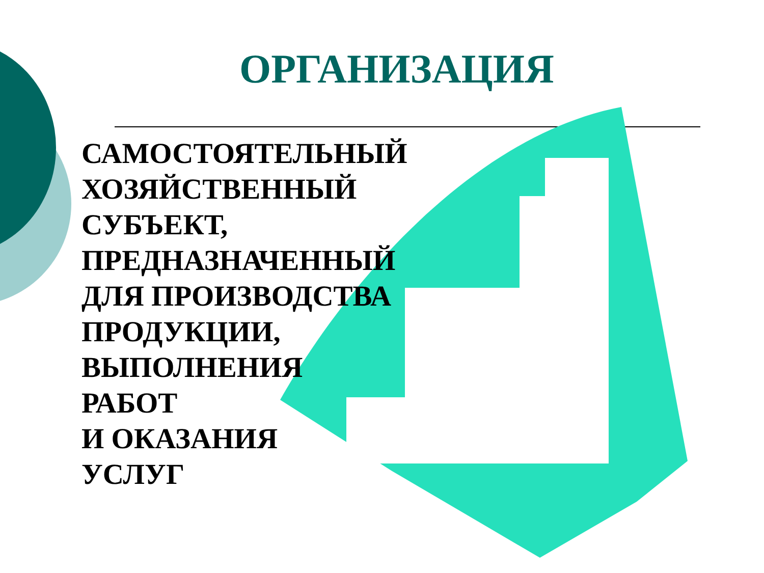ОРГАНИЗАЦИЯ
САМОСТОЯТЕЛЬНЫЙ
ХОЗЯЙСТВЕННЫЙ
СУБЪЕКТ,
ПРЕДНАЗНАЧЕННЫЙ
ДЛЯ ПРОИЗВОДСТВА
ПРОДУКЦИИ,
ВЫПОЛНЕНИЯ
РАБОТ
И ОКАЗАНИЯ
УСЛУГ